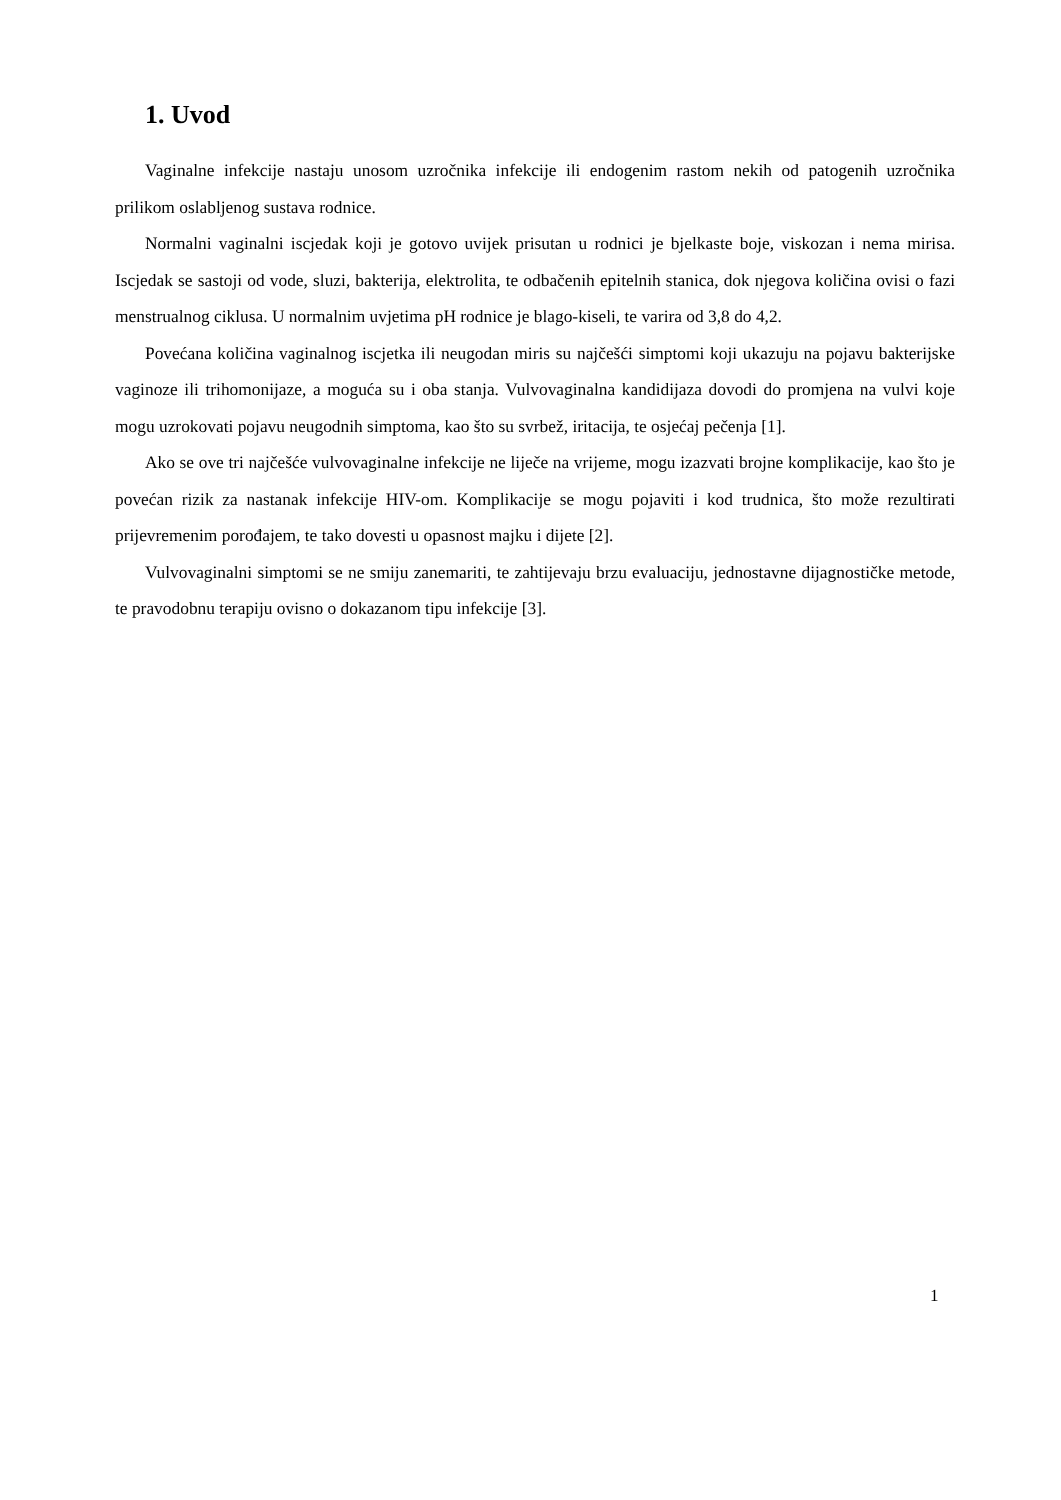1. Uvod
Vaginalne infekcije nastaju unosom uzročnika infekcije ili endogenim rastom nekih od patogenih uzročnika prilikom oslabljenog sustava rodnice.
Normalni vaginalni iscjedak koji je gotovo uvijek prisutan u rodnici je bjelkaste boje, viskozan i nema mirisa. Iscjedak se sastoji od vode, sluzi, bakterija, elektrolita, te odbačenih epitelnih stanica, dok njegova količina ovisi o fazi menstrualnog ciklusa. U normalnim uvjetima pH rodnice je blago-kiseli, te varira od 3,8 do 4,2.
Povećana količina vaginalnog iscjetka ili neugodan miris su najčešći simptomi koji ukazuju na pojavu bakterijske vaginoze ili trihomonijaze, a moguća su i oba stanja. Vulvovaginalna kandidijaza dovodi do promjena na vulvi koje mogu uzrokovati pojavu neugodnih simptoma, kao što su svrbež, iritacija, te osjećaj pečenja [1].
Ako se ove tri najčešće vulvovaginalne infekcije ne liječe na vrijeme, mogu izazvati brojne komplikacije, kao što je povećan rizik za nastanak infekcije HIV-om. Komplikacije se mogu pojaviti i kod trudnica, što može rezultirati prijevremenim porođajem, te tako dovesti u opasnost majku i dijete [2].
Vulvovaginalni simptomi se ne smiju zanemariti, te zahtijevaju brzu evaluaciju, jednostavne dijagnostičke metode, te pravodobnu terapiju ovisno o dokazanom tipu infekcije [3].
1